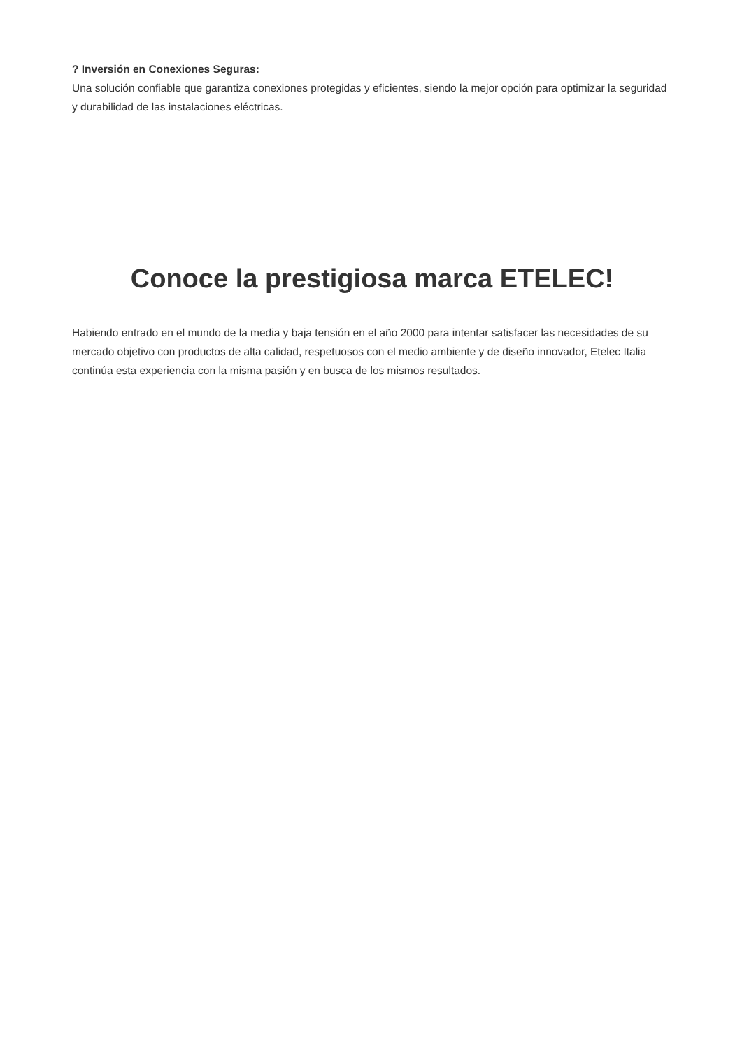? Inversión en Conexiones Seguras:
Una solución confiable que garantiza conexiones protegidas y eficientes, siendo la mejor opción para optimizar la seguridad y durabilidad de las instalaciones eléctricas.
Conoce la prestigiosa marca ETELEC!
Habiendo entrado en el mundo de la media y baja tensión en el año 2000 para intentar satisfacer las necesidades de su mercado objetivo con productos de alta calidad, respetuosos con el medio ambiente y de diseño innovador, Etelec Italia continúa esta experiencia con la misma pasión y en busca de los mismos resultados.